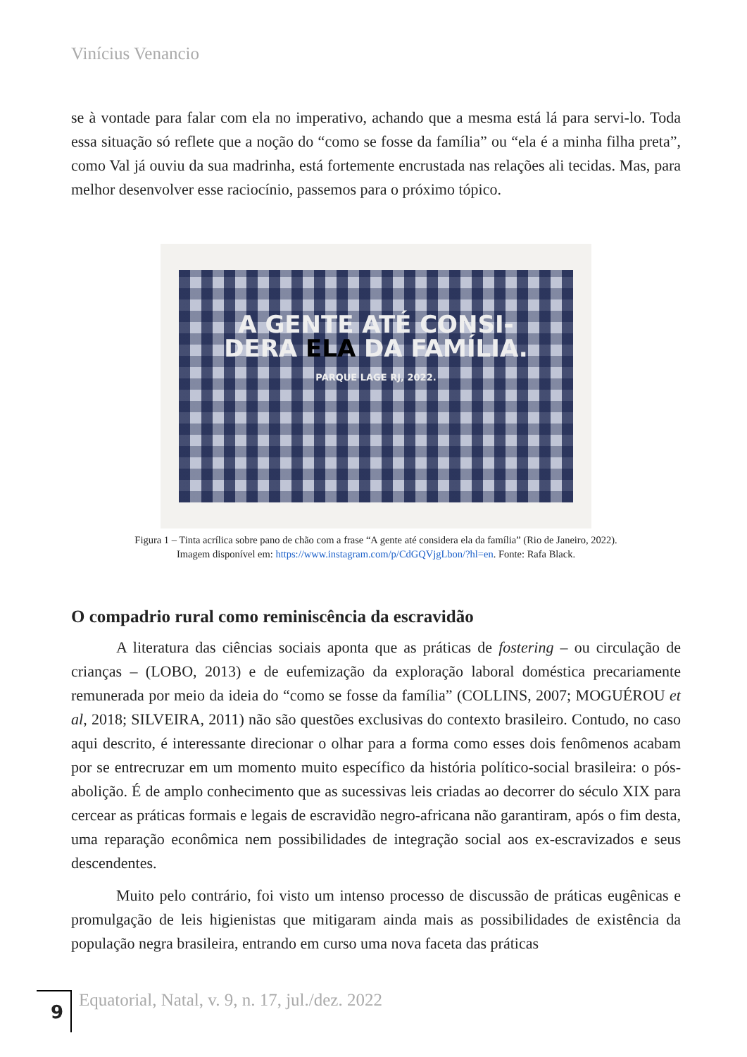Vinícius Venancio
se à vontade para falar com ela no imperativo, achando que a mesma está lá para servi-lo. Toda essa situação só reflete que a noção do “como se fosse da família” ou “ela é a minha filha preta”, como Val já ouviu da sua madrinha, está fortemente encrustada nas relações ali tecidas. Mas, para melhor desenvolver esse raciocínio, passemos para o próximo tópico.
A GENTE ATÉ CONSI-
DERA ELA DA FAMÍLIA.
PARQUE LAGE RJ, 2022.
Figura 1 – Tinta acrílica sobre pano de chão com a frase “A gente até considera ela da família” (Rio de Janeiro, 2022).
Imagem disponível em: https://www.instagram.com/p/CdGQVjgLbon/?hl=en. Fonte: Rafa Black.
O compadrio rural como reminiscência da escravidão
A literatura das ciências sociais aponta que as práticas de fostering – ou circulação de crianças – (LOBO, 2013) e de eufemização da exploração laboral doméstica precariamente remunerada por meio da ideia do “como se fosse da família” (COLLINS, 2007; MOGUÉROU et al, 2018; SILVEIRA, 2011) não são questões exclusivas do contexto brasileiro. Contudo, no caso aqui descrito, é interessante direcionar o olhar para a forma como esses dois fenômenos acabam por se entrecruzar em um momento muito específico da história político-social brasileira: o pós-abolição. É de amplo conhecimento que as sucessivas leis criadas ao decorrer do século XIX para cercear as práticas formais e legais de escravidão negro-africana não garantiram, após o fim desta, uma reparação econômica nem possibilidades de integração social aos ex-escravizados e seus descendentes.
Muito pelo contrário, foi visto um intenso processo de discussão de práticas eugênicas e promulgação de leis higienistas que mitigaram ainda mais as possibilidades de existência da população negra brasileira, entrando em curso uma nova faceta das práticas
9
Equatorial, Natal, v. 9, n. 17, jul./dez. 2022